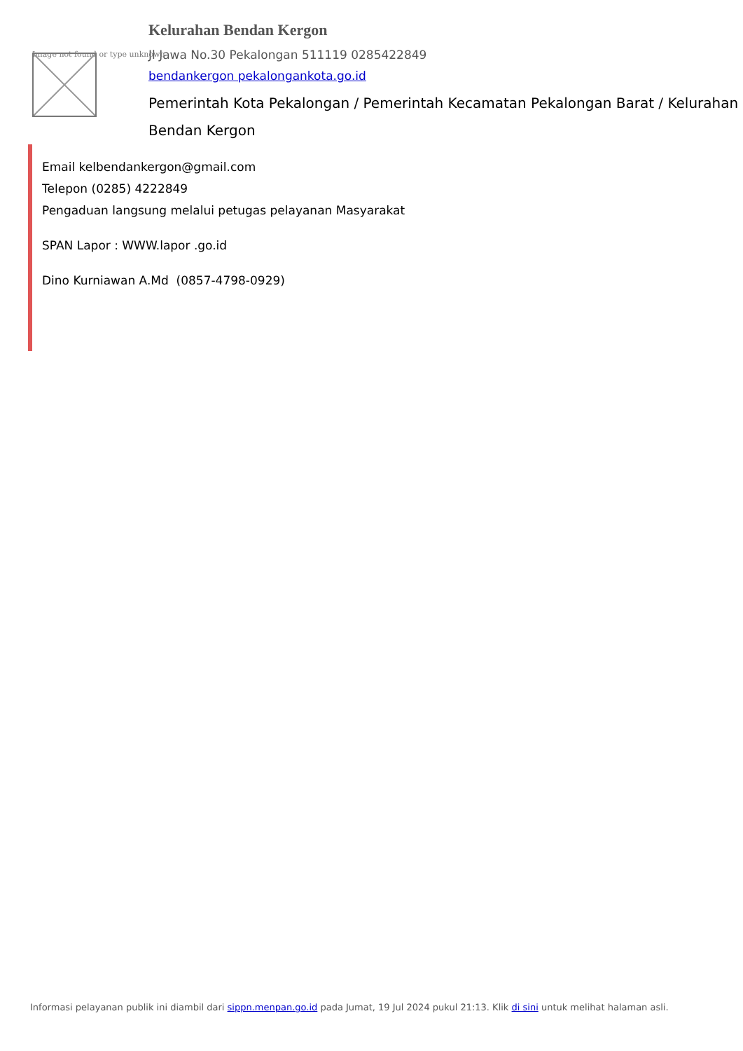Image not found or type unknown
Kelurahan Bendan Kergon
Jl Jawa No.30 Pekalongan 511119 0285422849
bendankergon pekalongankota.go.id
Pemerintah Kota Pekalongan / Pemerintah Kecamatan Pekalongan Barat / Kelurahan Bendan Kergon
Email kelbendankergon@gmail.com
Telepon (0285) 4222849
Pengaduan langsung melalui petugas pelayanan Masyarakat
SPAN Lapor : WWW.lapor .go.id
Dino Kurniawan A.Md (0857-4798-0929)
Informasi pelayanan publik ini diambil dari sippn.menpan.go.id pada Jumat, 19 Jul 2024 pukul 21:13. Klik di sini untuk melihat halaman asli.